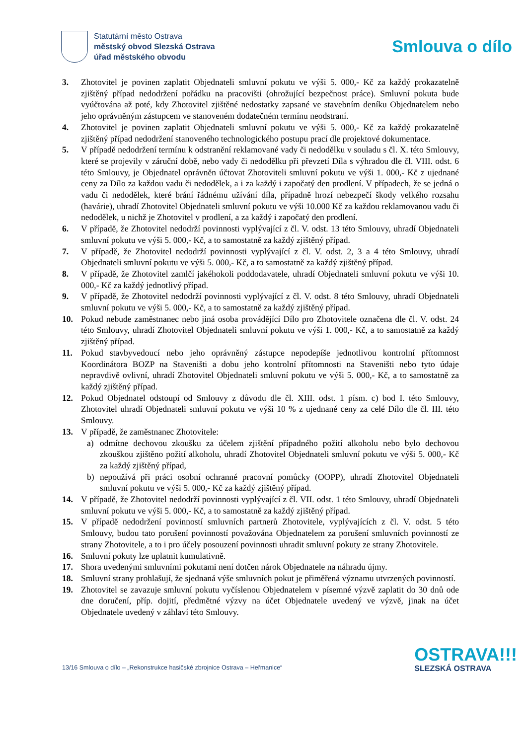Statutární město Ostrava
městský obvod Slezská Ostrava
úřad městského obvodu
Smlouva o dílo
3. Zhotovitel je povinen zaplatit Objednateli smluvní pokutu ve výši 5. 000,- Kč za každý prokazatelně zjištěný případ nedodržení pořádku na pracovišti (ohrožující bezpečnost práce). Smluvní pokuta bude vyúčtována až poté, kdy Zhotovitel zjištěné nedostatky zapsané ve stavebním deníku Objednatelem nebo jeho oprávněným zástupcem ve stanoveném dodatečném termínu neodstraní.
4. Zhotovitel je povinen zaplatit Objednateli smluvní pokutu ve výši 5. 000,- Kč za každý prokazatelně zjištěný případ nedodržení stanoveného technologického postupu prací dle projektové dokumentace.
5. V případě nedodržení termínu k odstranění reklamované vady či nedodělku v souladu s čl. X. této Smlouvy, které se projevily v záruční době, nebo vady či nedodělku při převzetí Díla s výhradou dle čl. VIII. odst. 6 této Smlouvy, je Objednatel oprávněn účtovat Zhotoviteli smluvní pokutu ve výši 1. 000,- Kč z ujednané ceny za Dílo za každou vadu či nedodělek, a i za každý i započatý den prodlení. V případech, že se jedná o vadu či nedodělek, které brání řádnému užívání díla, případně hrozí nebezpečí škody velkého rozsahu (havárie), uhradí Zhotovitel Objednateli smluvní pokutu ve výši 10.000 Kč za každou reklamovanou vadu či nedodělek, u nichž je Zhotovitel v prodlení, a za každý i započatý den prodlení.
6. V případě, že Zhotovitel nedodrží povinnosti vyplývající z čl. V. odst. 13 této Smlouvy, uhradí Objednateli smluvní pokutu ve výši 5. 000,- Kč, a to samostatně za každý zjištěný případ.
7. V případě, že Zhotovitel nedodrží povinnosti vyplývající z čl. V. odst. 2, 3 a 4 této Smlouvy, uhradí Objednateli smluvní pokutu ve výši 5. 000,- Kč, a to samostatně za každý zjištěný případ.
8. V případě, že Zhotovitel zamlčí jakéhokoli poddodavatele, uhradí Objednateli smluvní pokutu ve výši 10. 000,- Kč za každý jednotlivý případ.
9. V případě, že Zhotovitel nedodrží povinnosti vyplývající z čl. V. odst. 8 této Smlouvy, uhradí Objednateli smluvní pokutu ve výši 5. 000,- Kč, a to samostatně za každý zjištěný případ.
10. Pokud nebude zaměstnanec nebo jiná osoba provádějící Dílo pro Zhotovitele označena dle čl. V. odst. 24 této Smlouvy, uhradí Zhotovitel Objednateli smluvní pokutu ve výši 1. 000,- Kč, a to samostatně za každý zjištěný případ.
11. Pokud stavbyvedoucí nebo jeho oprávněný zástupce nepodepíše jednotlivou kontrolní přítomnost Koordinátora BOZP na Staveništi a dobu jeho kontrolní přítomnosti na Staveništi nebo tyto údaje nepravdivě ovlivní, uhradí Zhotovitel Objednateli smluvní pokutu ve výši 5. 000,- Kč, a to samostatně za každý zjištěný případ.
12. Pokud Objednatel odstoupí od Smlouvy z důvodu dle čl. XIII. odst. 1 písm. c) bod I. této Smlouvy, Zhotovitel uhradí Objednateli smluvní pokutu ve výši 10 % z ujednané ceny za celé Dílo dle čl. III. této Smlouvy.
13. V případě, že zaměstnanec Zhotovitele:
a) odmítne dechovou zkoušku za účelem zjištění případného požití alkoholu nebo bylo dechovou zkouškou zjištěno požití alkoholu, uhradí Zhotovitel Objednateli smluvní pokutu ve výši 5. 000,- Kč za každý zjištěný případ,
b) nepoužívá při práci osobní ochranné pracovní pomůcky (OOPP), uhradí Zhotovitel Objednateli smluvní pokutu ve výši 5. 000,- Kč za každý zjištěný případ.
14. V případě, že Zhotovitel nedodrží povinnosti vyplývající z čl. VII. odst. 1 této Smlouvy, uhradí Objednateli smluvní pokutu ve výši 5. 000,- Kč, a to samostatně za každý zjištěný případ.
15. V případě nedodržení povinností smluvních partnerů Zhotovitele, vyplývajících z čl. V. odst. 5 této Smlouvy, budou tato porušení povinností považována Objednatelem za porušení smluvních povinností ze strany Zhotovitele, a to i pro účely posouzení povinnosti uhradit smluvní pokuty ze strany Zhotovitele.
16. Smluvní pokuty lze uplatnit kumulativně.
17. Shora uvedenými smluvními pokutami není dotčen nárok Objednatele na náhradu újmy.
18. Smluvní strany prohlašují, že sjednaná výše smluvních pokut je přiměřená významu utvrzených povinností.
19. Zhotovitel se zavazuje smluvní pokutu vyčíslenou Objednatelem v písemné výzvě zaplatit do 30 dnů ode dne doručení, příp. dojití, předmětné výzvy na účet Objednatele uvedený ve výzvě, jinak na účet Objednatele uvedený v záhlaví této Smlouvy.
13/16 Smlouva o dílo – „Rekonstrukce hasičské zbrojnice Ostrava – Heřmanice“
OSTRAVA!!!
SLEZSKÁ OSTRAVA